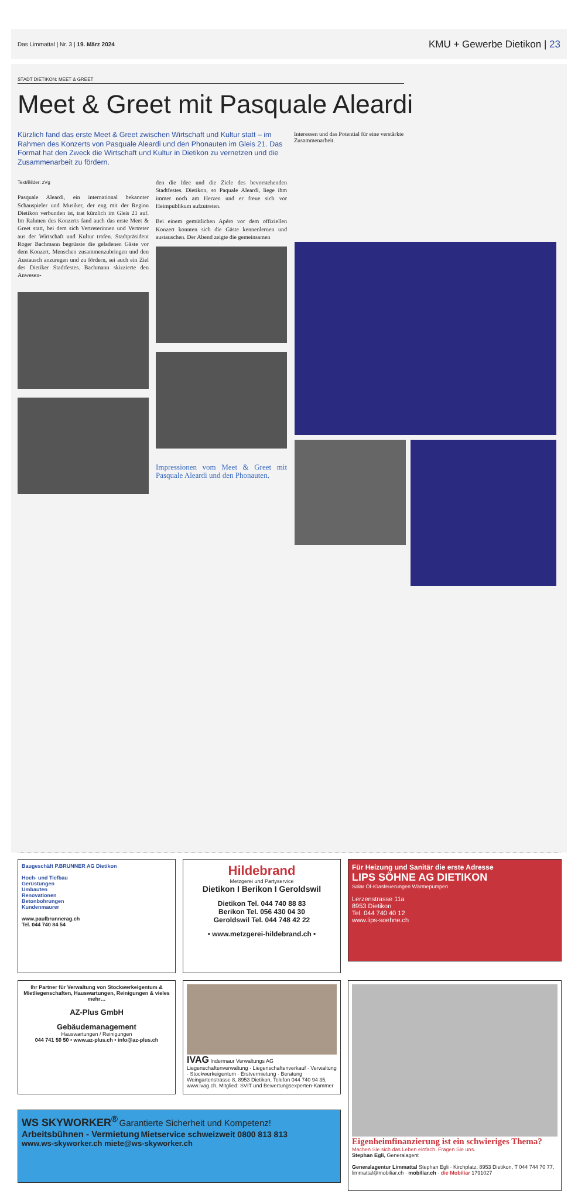Das Limmattal | Nr. 3 | 19. März 2024 KMU + Gewerbe Dietikon | 23
STADT DIETIKON: MEET & GREET
Meet & Greet mit Pasquale Aleardi
Kürzlich fand das erste Meet & Greet zwischen Wirtschaft und Kultur statt – im Rahmen des Konzerts von Pasquale Aleardi und den Phonauten im Gleis 21. Das Format hat den Zweck die Wirtschaft und Kultur in Dietikon zu vernetzen und die Zusammenarbeit zu fördern.
Interessen und das Potential für eine verstärkte Zusammenarbeit.
Text/Bilder: zVg
Pasquale Aleardi, ein international bekannter Schauspieler und Musiker, der eng mit der Region Dietikon verbunden ist, trat kürzlich im Gleis 21 auf. Im Rahmen des Konzerts fand auch das erste Meet & Greet statt, bei dem sich Vertreterinnen und Vertreter aus der Wirtschaft und Kultur trafen. Stadtpräsident Roger Bachmann begrüsste die geladenen Gäste vor dem Konzert. Menschen zusammenzubringen und den Austausch anzuregen und zu fördern, sei auch ein Ziel des Dietiker Stadtfestes. Bachmann skizzierte den Anwesen-
den die Idee und die Ziele des bevorstehenden Stadtfestes. Dietikon, so Paquale Aleardi, liege ihm immer noch am Herzen und er freue sich vor Heimpublikum aufzutreten.
Bei einem gemütlichen Apéro vor dem offiziellen Konzert konnten sich die Gäste kennenlernen und austauschen. Der Abend zeigte die gemeinsamen
Impressionen vom Meet & Greet mit Pasquale Aleardi und den Phonauten.
Baugeschäft P.BRUNNER AG Dietikon
Hoch- und Tiefbau
Gerüstungen
Umbauten
Renovationen
Betonbohrungen
Kundenmaurer
www.paulbrunnerag.ch
Tel. 044 740 84 54
Hildebrand
Metzgerei und Partyservice
Dietikon I Berikon I Geroldswil
Dietikon Tel. 044 740 88 83
Berikon Tel. 056 430 04 30
Geroldswil Tel. 044 748 42 22
• www.metzgerei-hildebrand.ch •
Für Heizung und Sanitär die erste Adresse
LIPS SÖHNE AG DIETIKON
Solar Öl-/Gasfeuerungen Wärmepumpen
Lerzenstrasse 11a
8953 Dietikon
Tel. 044 740 40 12
www.lips-soehne.ch
Ihr Partner für Verwaltung von Stockwerkeigentum & Mietliegenschaften, Hauswartungen, Reinigungen & vieles mehr…
AZ-Plus GmbH
Gebäudemanagement
Hauswartungen / Reinigungen
044 741 50 50 • www.az-plus.ch • info@az-plus.ch
IVAG Indermaur Verwaltungs AG
Liegenschaftenverwaltung · Liegenschaftenverkauf · Verwaltung · Stockwerkeigentum · Erstvermietung · Beratung
Weingartenstrasse 8, 8953 Dietikon, Telefon 044 740 94 35, www.ivag.ch, Mitglied: SVIT und Bewertungsexperten-Kammer
Eigenheimfinanzierung ist ein schwieriges Thema?
Machen Sie sich das Leben einfach. Fragen Sie uns.
Stephan Egli, Generalagent
Generalagentur Limmattal Stephan Egli · Kirchplatz, 8953 Dietikon, T 044 744 70 77, limmattal@mobiliar.ch · mobiliar.ch · die Mobiliar 1791027
WS SKYWORKER<sup>®</sup> Garantierte Sicherheit und Kompetenz!
Arbeitsbühnen - Vermietung Mietservice schweizweit 0800 813 813
www.ws-skyworker.ch miete@ws-skyworker.ch